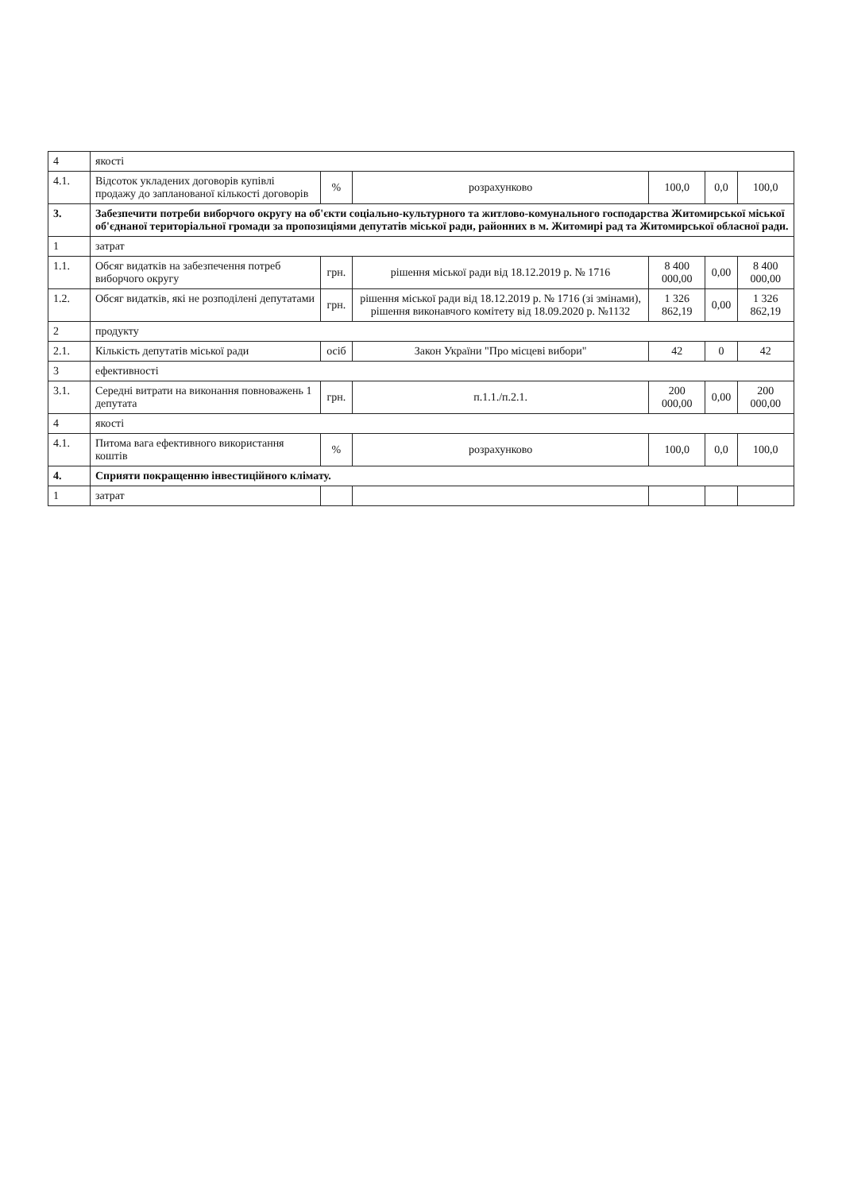| 4 | якості | | | | | |
| 4.1. | Відсоток укладених договорів купівлі продажу до запланованої кількості договорів | % | розрахунково | 100,0 | 0,0 | 100,0 |
| 3. | Забезпечити потреби виборчого округу на об'єкти соціально-культурного та житлово-комунального господарства Житомирської міської об'єднаної територіальної громади за пропозиціями депутатів міської ради, районних в м. Житомирі рад та Житомирської обласної ради. | | | | | |
| 1 | затрат | | | | | |
| 1.1. | Обсяг видатків на забезпечення потреб виборчого округу | грн. | рішення міської ради від 18.12.2019 р. № 1716 | 8 400 000,00 | 0,00 | 8 400 000,00 |
| 1.2. | Обсяг видатків, які не розподілені депутатами | грн. | рішення міської ради від 18.12.2019 р. № 1716 (зі змінами), рішення виконавчого комітету від 18.09.2020 р. №1132 | 1 326 862,19 | 0,00 | 1 326 862,19 |
| 2 | продукту | | | | | |
| 2.1. | Кількість депутатів міської ради | осіб | Закон України "Про місцеві вибори" | 42 | 0 | 42 |
| 3 | ефективності | | | | | |
| 3.1. | Середні витрати на виконання повноважень 1 депутата | грн. | п.1.1./п.2.1. | 200 000,00 | 0,00 | 200 000,00 |
| 4 | якості | | | | | |
| 4.1. | Питома вага ефективного використання коштів | % | розрахунково | 100,0 | 0,0 | 100,0 |
| 4. | Сприяти покращенню інвестиційного клімату. | | | | | |
| 1 | затрат | | | | | |